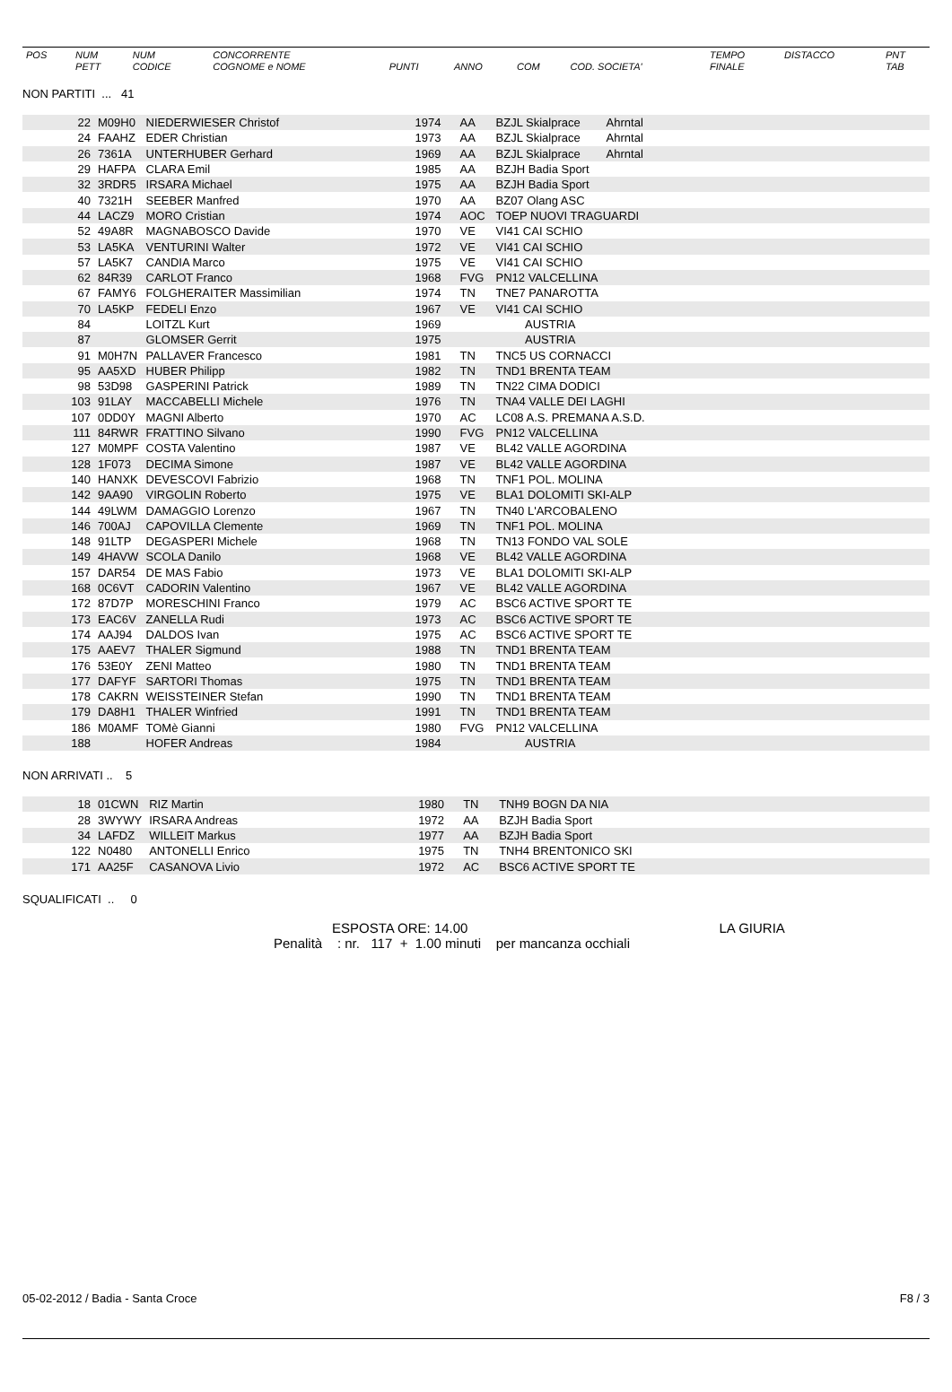| POS | NUM PETT | NUM CODICE | CONCORRENTE COGNOME e NOME | PUNTI | ANNO | COM | COD. SOCIETA' | TEMPO FINALE | DISTACCO | PNT TAB |
| --- | --- | --- | --- | --- | --- | --- | --- | --- | --- | --- |
NON PARTITI ... 41
| 22 | M09H0 | NIEDERWIESER Christof | 1974 | AA | BZJL Skialprace Ahrntal |
| 24 | FAAHZ | EDER Christian | 1973 | AA | BZJL Skialprace Ahrntal |
| 26 | 7361A | UNTERHUBER Gerhard | 1969 | AA | BZJL Skialprace Ahrntal |
| 29 | HAFPA | CLARA Emil | 1985 | AA | BZJH Badia Sport |
| 32 | 3RDR5 | IRSARA Michael | 1975 | AA | BZJH Badia Sport |
| 40 | 7321H | SEEBER Manfred | 1970 | AA | BZ07 Olang ASC |
| 44 | LACZ9 | MORO Cristian | 1974 | AOC | TOEP NUOVI TRAGUARDI |
| 52 | 49A8R | MAGNABOSCO Davide | 1970 | VE | VI41 CAI SCHIO |
| 53 | LA5KA | VENTURINI Walter | 1972 | VE | VI41 CAI SCHIO |
| 57 | LA5K7 | CANDIA Marco | 1975 | VE | VI41 CAI SCHIO |
| 62 | 84R39 | CARLOT Franco | 1968 | FVG | PN12 VALCELLINA |
| 67 | FAMY6 | FOLGHERAITER Massimilian | 1974 | TN | TNE7 PANAROTTA |
| 70 | LA5KP | FEDELI Enzo | 1967 | VE | VI41 CAI SCHIO |
| 84 | | LOITZL Kurt | 1969 | | AUSTRIA |
| 87 | | GLOMSER Gerrit | 1975 | | AUSTRIA |
| 91 | M0H7N | PALLAVER Francesco | 1981 | TN | TNC5 US CORNACCI |
| 95 | AA5XD | HUBER Philipp | 1982 | TN | TND1 BRENTA TEAM |
| 98 | 53D98 | GASPERINI Patrick | 1989 | TN | TN22 CIMA DODICI |
| 103 | 91LAY | MACCABELLI Michele | 1976 | TN | TNA4 VALLE DEI LAGHI |
| 107 | 0DD0Y | MAGNI Alberto | 1970 | AC | LC08 A.S. PREMANA A.S.D. |
| 111 | 84RWR | FRATTINO Silvano | 1990 | FVG | PN12 VALCELLINA |
| 127 | M0MPF | COSTA Valentino | 1987 | VE | BL42 VALLE AGORDINA |
| 128 | 1F073 | DECIMA Simone | 1987 | VE | BL42 VALLE AGORDINA |
| 140 | HANXK | DEVESCOVI Fabrizio | 1968 | TN | TNF1 POL. MOLINA |
| 142 | 9AA90 | VIRGOLIN Roberto | 1975 | VE | BLA1 DOLOMITI SKI-ALP |
| 144 | 49LWM | DAMAGGIO Lorenzo | 1967 | TN | TN40 L'ARCOBALENO |
| 146 | 700AJ | CAPOVILLA Clemente | 1969 | TN | TNF1 POL. MOLINA |
| 148 | 91LTP | DEGASPERI Michele | 1968 | TN | TN13 FONDO VAL SOLE |
| 149 | 4HAVW | SCOLA Danilo | 1968 | VE | BL42 VALLE AGORDINA |
| 157 | DAR54 | DE MAS Fabio | 1973 | VE | BLA1 DOLOMITI SKI-ALP |
| 168 | 0C6VT | CADORIN Valentino | 1967 | VE | BL42 VALLE AGORDINA |
| 172 | 87D7P | MORESCHINI Franco | 1979 | AC | BSC6 ACTIVE SPORT TE |
| 173 | EAC6V | ZANELLA Rudi | 1973 | AC | BSC6 ACTIVE SPORT TE |
| 174 | AAJ94 | DALDOS Ivan | 1975 | AC | BSC6 ACTIVE SPORT TE |
| 175 | AAEV7 | THALER Sigmund | 1988 | TN | TND1 BRENTA TEAM |
| 176 | 53E0Y | ZENI Matteo | 1980 | TN | TND1 BRENTA TEAM |
| 177 | DAFYF | SARTORI Thomas | 1975 | TN | TND1 BRENTA TEAM |
| 178 | CAKRN | WEISSTEINER Stefan | 1990 | TN | TND1 BRENTA TEAM |
| 179 | DA8H1 | THALER Winfried | 1991 | TN | TND1 BRENTA TEAM |
| 186 | M0AMF | TOMè Gianni | 1980 | FVG | PN12 VALCELLINA |
| 188 | | HOFER Andreas | 1984 | | AUSTRIA |
NON ARRIVATI .. 5
| 18 | 01CWN | RIZ Martin | 1980 | TN | TNH9 BOGN DA NIA |
| 28 | 3WYWY | IRSARA Andreas | 1972 | AA | BZJH Badia Sport |
| 34 | LAFDZ | WILLEIT Markus | 1977 | AA | BZJH Badia Sport |
| 122 | N0480 | ANTONELLI Enrico | 1975 | TN | TNH4 BRENTONICO SKI |
| 171 | AA25F | CASANOVA Livio | 1972 | AC | BSC6 ACTIVE SPORT TE |
SQUALIFICATI .. 0
ESPOSTA ORE: 14.00 LA GIURIA
Penalità : nr. 117 + 1.00 minuti per mancanza occhiali
05-02-2012 / Badia - Santa Croce F8 / 3